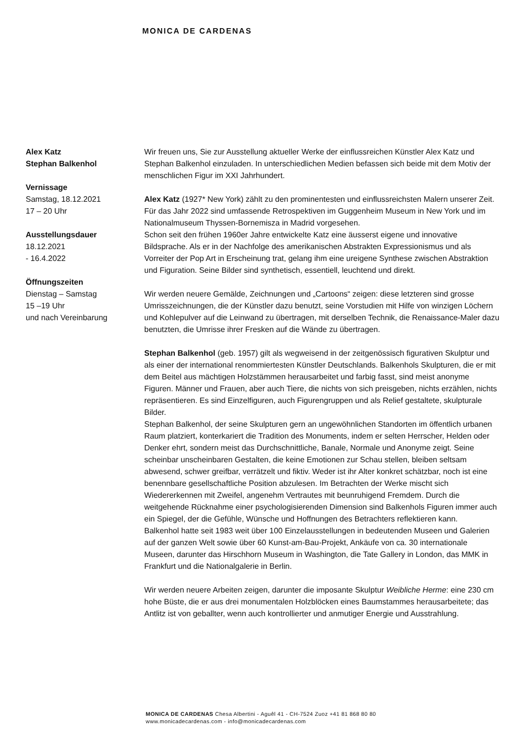MONICA DE CARDENAS
Alex Katz
Stephan Balkenhol
Vernissage
Samstag, 18.12.2021
17 – 20 Uhr
Ausstellungsdauer
18.12.2021
- 16.4.2022
Öffnungszeiten
Dienstag – Samstag
15 –19 Uhr
und nach Vereinbarung
Wir freuen uns, Sie zur Ausstellung aktueller Werke der einflussreichen Künstler Alex Katz und Stephan Balkenhol einzuladen. In unterschiedlichen Medien befassen sich beide mit dem Motiv der menschlichen Figur im XXI Jahrhundert.
Alex Katz (1927* New York) zählt zu den prominentesten und einflussreichsten Malern unserer Zeit. Für das Jahr 2022 sind umfassende Retrospektiven im Guggenheim Museum in New York und im Nationalmuseum Thyssen-Bornemisza in Madrid vorgesehen.
Schon seit den frühen 1960er Jahre entwickelte Katz eine äusserst eigene und innovative Bildsprache. Als er in der Nachfolge des amerikanischen Abstrakten Expressionismus und als Vorreiter der Pop Art in Erscheinung trat, gelang ihm eine ureigene Synthese zwischen Abstraktion und Figuration. Seine Bilder sind synthetisch, essentiell, leuchtend und direkt.
Wir werden neuere Gemälde, Zeichnungen und „Cartoons“ zeigen: diese letzteren sind grosse Umrisszeichnungen, die der Künstler dazu benutzt, seine Vorstudien mit Hilfe von winzigen Löchern und Kohlepulver auf die Leinwand zu übertragen, mit derselben Technik, die Renaissance-Maler dazu benutzten, die Umrisse ihrer Fresken auf die Wände zu übertragen.
Stephan Balkenhol (geb. 1957) gilt als wegweisend in der zeitgenössisch figurativen Skulptur und als einer der international renommiertesten Künstler Deutschlands. Balkenhols Skulpturen, die er mit dem Beitel aus mächtigen Holzstämmen herausarbeitet und farbig fasst, sind meist anonyme Figuren. Männer und Frauen, aber auch Tiere, die nichts von sich preisgeben, nichts erzählen, nichts repräsentieren. Es sind Einzelfiguren, auch Figurengruppen und als Relief gestaltete, skulpturale Bilder.
Stephan Balkenhol, der seine Skulpturen gern an ungewöhnlichen Standorten im öffentlich urbanen Raum platziert, konterkariert die Tradition des Monuments, indem er selten Herrscher, Helden oder Denker ehrt, sondern meist das Durchschnittliche, Banale, Normale und Anonyme zeigt. Seine scheinbar unscheinbaren Gestalten, die keine Emotionen zur Schau stellen, bleiben seltsam abwesend, schwer greifbar, verrätzelt und fiktiv. Weder ist ihr Alter konkret schätzbar, noch ist eine benennbare gesellschaftliche Position abzulesen. Im Betrachten der Werke mischt sich Wiedererkennen mit Zweifel, angenehm Vertrautes mit beunruhigend Fremdem. Durch die weitgehende Rücknahme einer psychologisierenden Dimension sind Balkenhols Figuren immer auch ein Spiegel, der die Gefühle, Wünsche und Hoffnungen des Betrachters reflektieren kann.
Balkenhol hatte seit 1983 weit über 100 Einzelausstellungen in bedeutenden Museen und Galerien auf der ganzen Welt sowie über 60 Kunst-am-Bau-Projekt, Ankäufe von ca. 30 internationale Museen, darunter das Hirschhorn Museum in Washington, die Tate Gallery in London, das MMK in Frankfurt und die Nationalgalerie in Berlin.
Wir werden neuere Arbeiten zeigen, darunter die imposante Skulptur Weibliche Herme: eine 230 cm hohe Büste, die er aus drei monumentalen Holzblöcken eines Baumstammes herausarbeitete; das Antlitz ist von geballter, wenn auch kontrollierter und anmutiger Energie und Ausstrahlung.
MONICA DE CARDENAS Chesa Albertini - Aguêl 41 - CH-7524 Zuoz +41 81 868 80 80
www.monicadecardenas.com - info@monicadecardenas.com